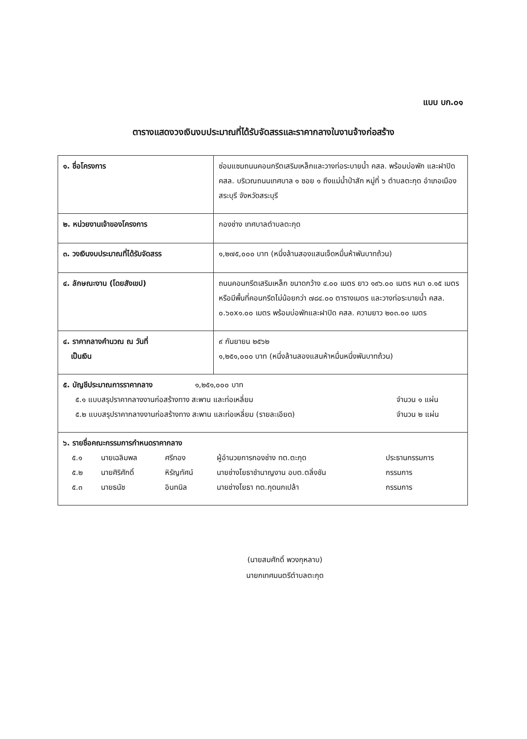แบบ บก.๐๑
ตารางแสดงวงเงินงบประมาณที่ได้รับจัดสรรและราคากลางในงานจ้างก่อสร้าง
| ๑. ชื่อโครงการ | ซ่อมแซมถนนคอนกรีตเสริมเหล็กและวางท่อระบายน้ำ คสล. พร้อมบ่อพัก และฝาปิด คสล. บริเวณถนนเทศบาล ๑ ซอย ๑ ถึงแม่น้ำป่าสัก หมู่ที่ ๖ ตำบลตะกุด อำเภอเมืองสระบุรี จังหวัดสระบุรี |
| ๒. หน่วยงานเจ้าของโครงการ | กองช่าง เทศบาลตำบลตะกุด |
| ๓. วงเงินงบประมาณที่ได้รับจัดสรร | ๑,๒๗๕,๐๐๐ บาท (หนึ่งล้านสองแสนเจ็ดหมื่นห้าพันบาทถ้วน) |
| ๔. ลักษณะงาน (โดยสังเขป) | ถนนคอนกรีตเสริมเหล็ก ขนาดกว้าง ๔.๐๐ เมตร ยาว ๑๙๖.๐๐ เมตร หนา ๐.๑๕ เมตร หรือมีพื้นที่คอนกรีตไม่น้อยกว่า ๗๘๔.๐๐ ตารางเมตร และวางท่อระบายน้ำ คสล. ๐.๖๐x๑.๐๐ เมตร พร้อมบ่อพักและฝาปิด คสล. ความยาว ๒๐๓.๐๐ เมตร |
| ๔. ราคากลางคำนวณ ณ วันที่ เป็นเงิน | ๙ กันยายน ๒๕๖๒ ๑,๒๕๑,๐๐๐ บาท (หนึ่งล้านสองแสนห้าหมื่นหนึ่งพันบาทถ้วน) |
| ๕. บัญชีประมาณการราคากลาง ๑,๒๕๑,๐๐๐ บาท / ๕.๑ แบบสรุปราคากลางงานก่อสร้างทาง สะพาน และท่อเหลี่ยม / จำนวน ๑ แผ่น / / ๕.๒ แบบสรุปราคากลางงานก่อสร้างทาง สะพาน และท่อเหลี่ยม (รายละเอียด) / จำนวน ๒ แผ่น / | |
| ๖. รายชื่อคณะกรรมการกำหนดราคากลาง / ๕.๑ / นายเฉลิมพล / ศรีทอง / ผู้อำนวยการกองช่าง ทต.ตะกุด / ประธานกรรมการ / / ๕.๒ / นายศิริศักดิ์ / หิรัญทัศน์ / นายช่างโยธาชำนาญงาน อบต.ตลิ่งชัน / กรรมการ / / ๕.๓ / นายธนัช / อินทนิล / นายช่างโยธา ทต.กุดนกเปล้า / กรรมการ / | |
(นายสมศักดิ์ พวงกุหลาบ)
นายกเทศมนตรีตำบลตะกุด